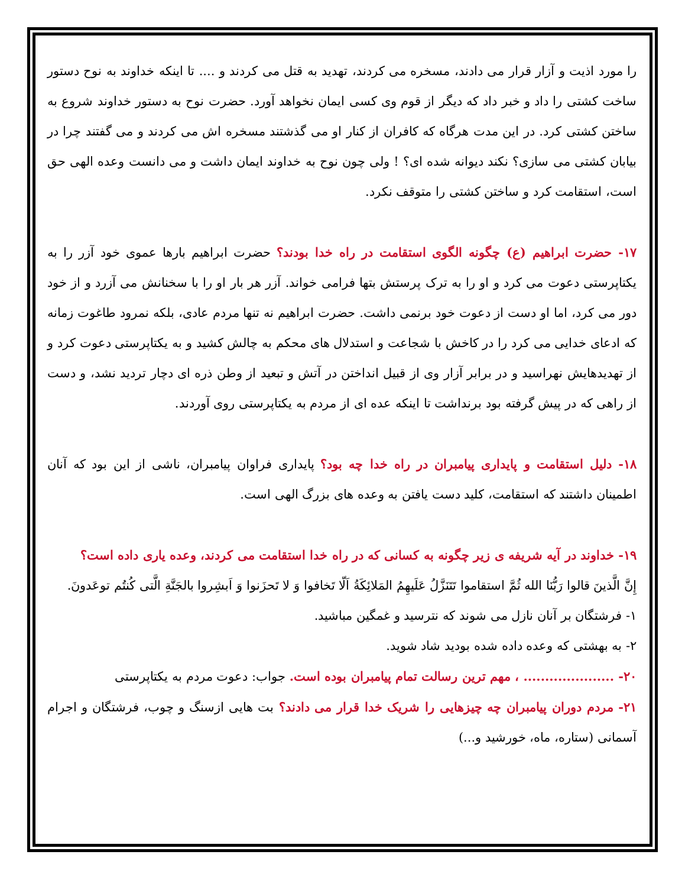را مورد اذیت و آزار قرار می دادند، مسخره می کردند، تهدید به قتل می کردند و .... تا اینکه خداوند به نوح دستور ساخت کشتی را داد و خبر داد که دیگر از قوم وی کسی ایمان نخواهد آورد. حضرت نوح به دستور خداوند شروع به ساختن کشتی کرد. در این مدت هرگاه که کافران از کنار او می گذشتند مسخره اش می کردند و می گفتند چرا در بیابان کشتی می سازی؟ نکند دیوانه شده ای؟ ! ولی چون نوح به خداوند ایمان داشت و می دانست وعده الهی حق است، استقامت کرد و ساختن کشتی را متوقف نکرد.
۱۷- حضرت ابراهیم (ع) چگونه الگوی استقامت در راه خدا بودند؟ حضرت ابراهیم بارها عموی خود آزر را به یکتاپرستی دعوت می کرد و او را به ترک پرستش بتها فرامی خواند. آزر هر بار او را با سخنانش می آزرد و از خود دور می کرد، اما او دست از دعوت خود برنمی داشت. حضرت ابراهیم نه تنها مردم عادی، بلکه نمرود طاغوت زمانه که ادعای خدایی می کرد را در کاخش با شجاعت و استدلال های محکم به چالش کشید و به یکتاپرستی دعوت کرد و از تهدیدهایش نهراسید و در برابر آزار وی از قبیل انداختن در آتش و تبعید از وطن ذره ای دچار تردید نشد، و دست از راهی که در پیش گرفته بود برنداشت تا اینکه عده ای از مردم به یکتاپرستی روی آوردند.
۱۸- دلیل استقامت و پایداری پیامبران در راه خدا چه بود؟ پایداری فراوان پیامبران، ناشی از این بود که آنان اطمینان داشتند که استقامت، کلید دست یافتن به وعده های بزرگ الهی است.
۱۹- خداوند در آیه شریفه ی زیر چگونه به کسانی که در راه خدا استقامت می کردند، وعده یاری داده است؟
إِنَّ الَّذینَ قالوا رَبُّنَا الله ثُمَّ استقاموا تَتَنَزَّلُ عَلَیهِمُ المَلائِکَةُ اَلّا تَخافوا وَ لا تَحزَنوا وَ اَبشِروا بالجَنَّةِ الَّتی کُنتُم توعَدونَ.
۱- فرشتگان بر آنان نازل می شوند که نترسید و غمگین مباشید.
۲- به بهشتی که وعده داده شده بودید شاد شوید.
۲۰- ..................... ، مهم ترین رسالت تمام پیامبران بوده است. جواب: دعوت مردم به یکتاپرستی
۲۱- مردم دوران پیامبران چه چیزهایی را شریک خدا قرار می دادند؟ بت هایی ازسنگ و چوب، فرشتگان و اجرام آسمانی (ستاره، ماه، خورشید و...)